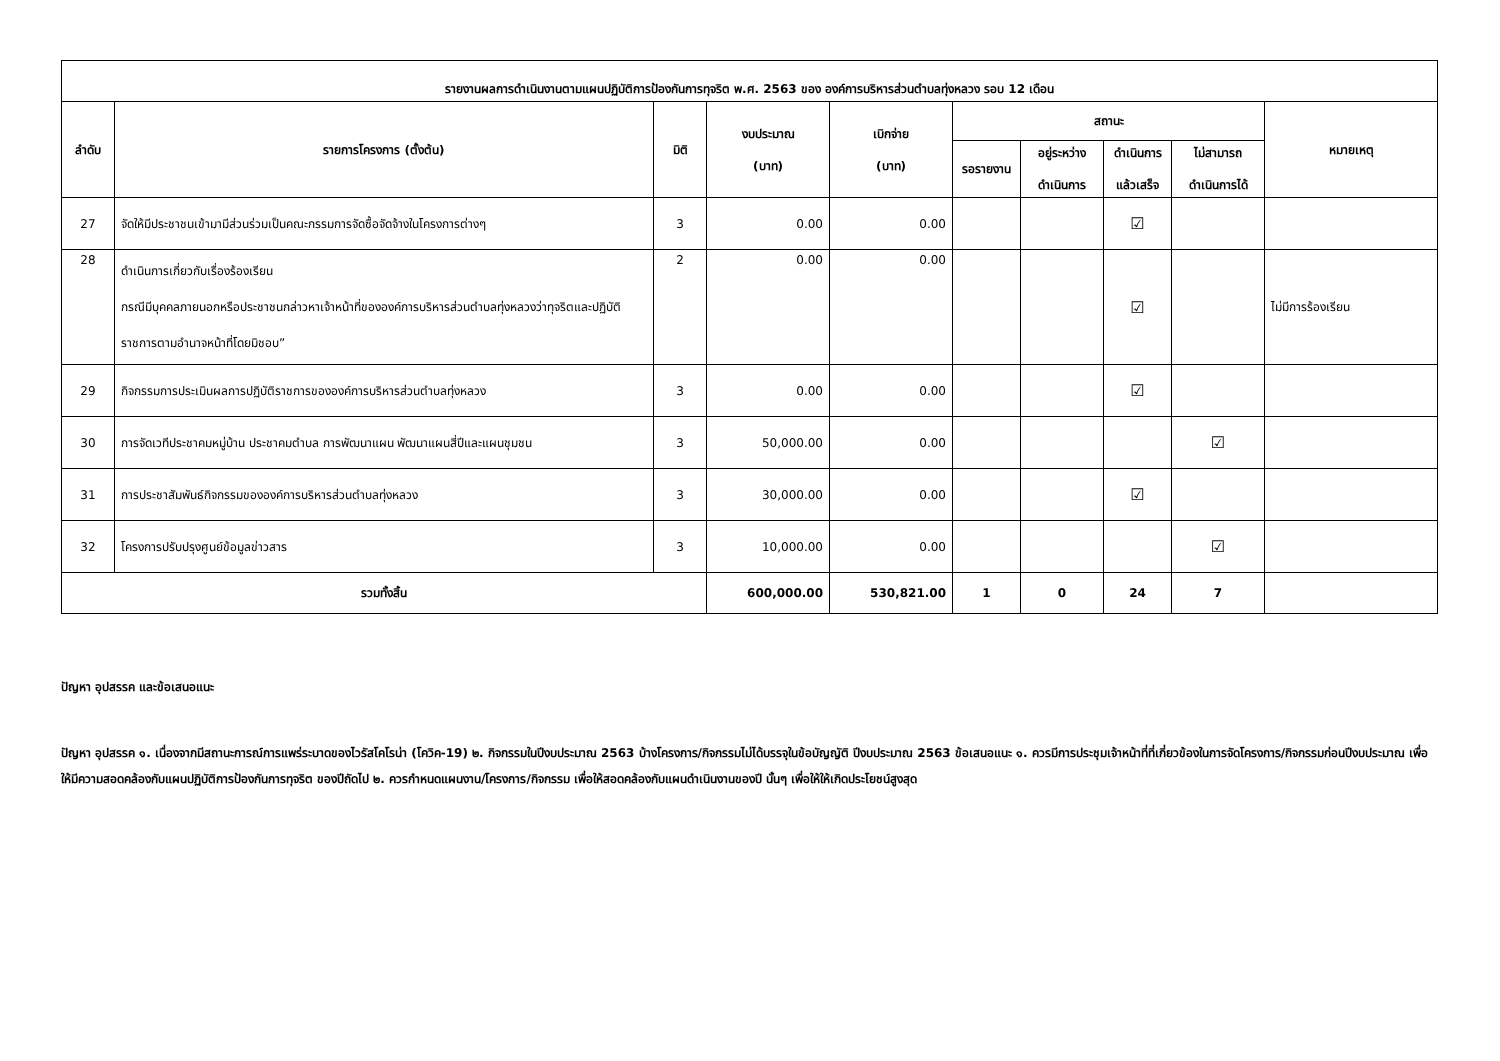| รายงานผลการดำเนินงานตามแผนปฏิบัติการป้องกันการทุจริต พ.ศ. 2563 ของ องค์การบริหารส่วนตำบลทุ่งหลวง รอบ 12 เดือน | | | | | | | | | |
| --- | --- | --- | --- | --- | --- | --- | --- | --- | --- |
| ลำดับ | รายการโครงการ (ตั้งต้น) | มิติ | งบประมาณ (บาท) | เบิกจ่าย (บาท) | สถานะ | | | | หมายเหตุ |
| | | | | | รอรายงาน | อยู่ระหว่าง ดำเนินการ | ดำเนินการ แล้วเสร็จ | ไม่สามารถ ดำเนินการได้ | |
| 27 | จัดให้มีประชาชนเข้ามามีส่วนร่วมเป็นคณะกรรมการจัดซื้อจัดจ้างในโครงการต่างๆ | 3 | 0.00 | 0.00 | | | ☑ | | |
| 28 | ดำเนินการเกี่ยวกับเรื่องร้องเรียน กรณีมีบุคคลภายนอกหรือประชาชนกล่าวหาเจ้าหน้าที่ขององค์การบริหารส่วนตำบลทุ่งหลวงว่าทุจริตและปฏิบัติราชการตามอำนาจหน้าที่โดยมิชอบ” | 2 | 0.00 | 0.00 | | | ☑ | | ไม่มีการร้องเรียน |
| 29 | กิจกรรมการประเมินผลการปฏิบัติราชการขององค์การบริหารส่วนตำบลทุ่งหลวง | 3 | 0.00 | 0.00 | | | ☑ | | |
| 30 | การจัดเวทีประชาคมหมู่บ้าน ประชาคมตำบล การพัฒนาแผน พัฒนาแผนสี่ปีและแผนชุมชน | 3 | 50,000.00 | 0.00 | | | | ☑ | |
| 31 | การประชาสัมพันธ์กิจกรรมขององค์การบริหารส่วนตำบลทุ่งหลวง | 3 | 30,000.00 | 0.00 | | | ☑ | | |
| 32 | โครงการปรับปรุงศูนย์ข้อมูลข่าวสาร | 3 | 10,000.00 | 0.00 | | | | ☑ | |
| รวมทั้งสิ้น | | | 600,000.00 | 530,821.00 | 1 | 0 | 24 | 7 | |
ปัญหา อุปสรรค และข้อเสนอแนะ
ปัญหา อุปสรรค ๑. เนื่องจากมีสถานะการณ์การแพร่ระบาดของไวรัสโคโรน่า (โควิค-19) ๒. กิจกรรมในปีงบประมาณ 2563 บ้างโครงการ/กิจกรรมไม่ได้บรรจุในข้อบัญญัติ ปีงบประมาณ 2563 ข้อเสนอแนะ ๑. ควรมีการประชุมเจ้าหน้าที่ที่เกี่ยวข้องในการจัดโครงการ/กิจกรรมก่อนปีงบประมาณ เพื่อให้มีความสอดคล้องกับแผนปฏิบัติการป้องกันการทุจริต ของปีถัดไป ๒. ควรกำหนดแผนงาน/โครงการ/กิจกรรม เพื่อให้สอดคล้องกับแผนดำเนินงานของปี นั้นๆ เพื่อให้ให้เกิดประโยชน์สูงสุด